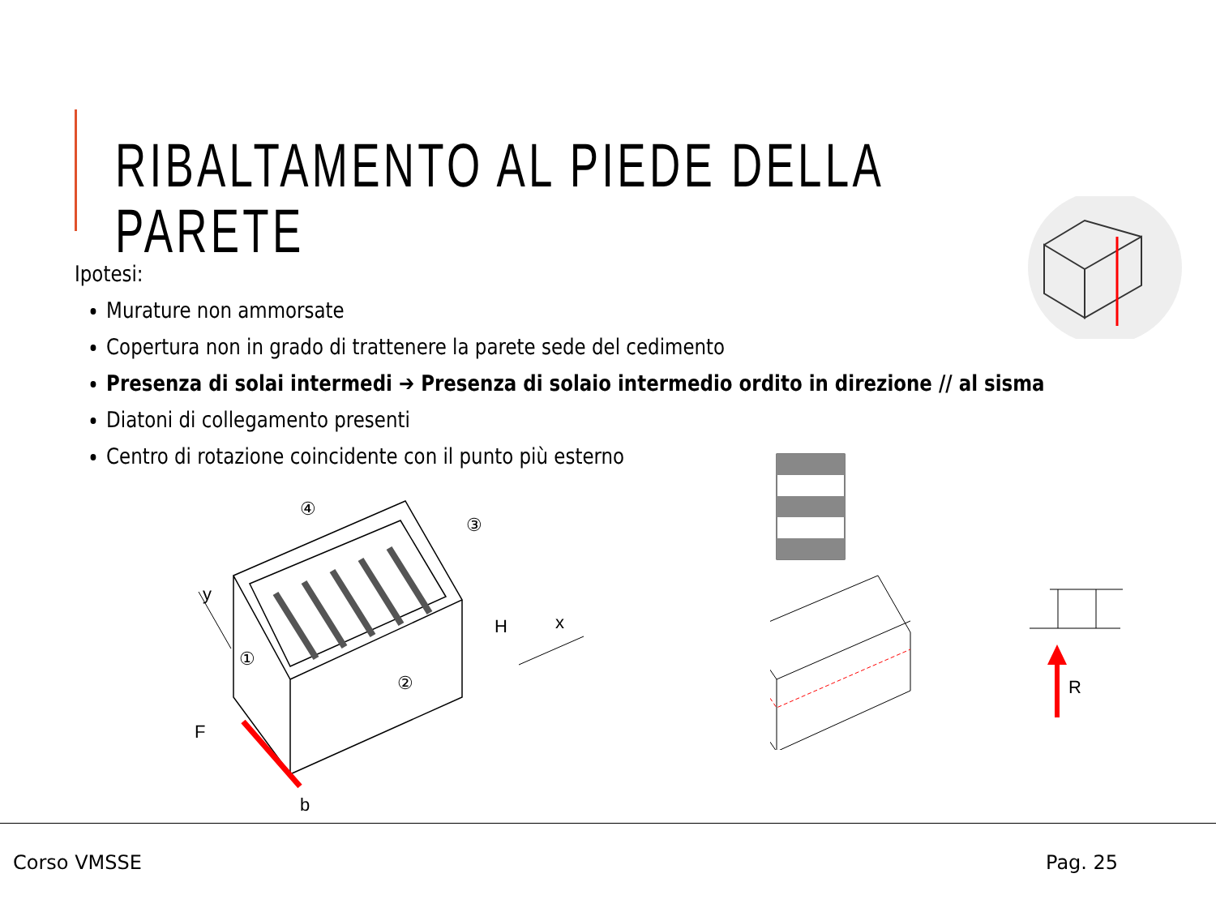RIBALTAMENTO AL PIEDE DELLA PARETE
Ipotesi:
Murature non ammorsate
Copertura non in grado di trattenere la parete sede del cedimento
Presenza di solai intermedi ➔ Presenza di solaio intermedio ordito in direzione // al sisma
Diatoni di collegamento presenti
Centro di rotazione coincidente con il punto più esterno
④
③
①
②
H
x
y
F
b
R
Corso VMSSE Pag. 25